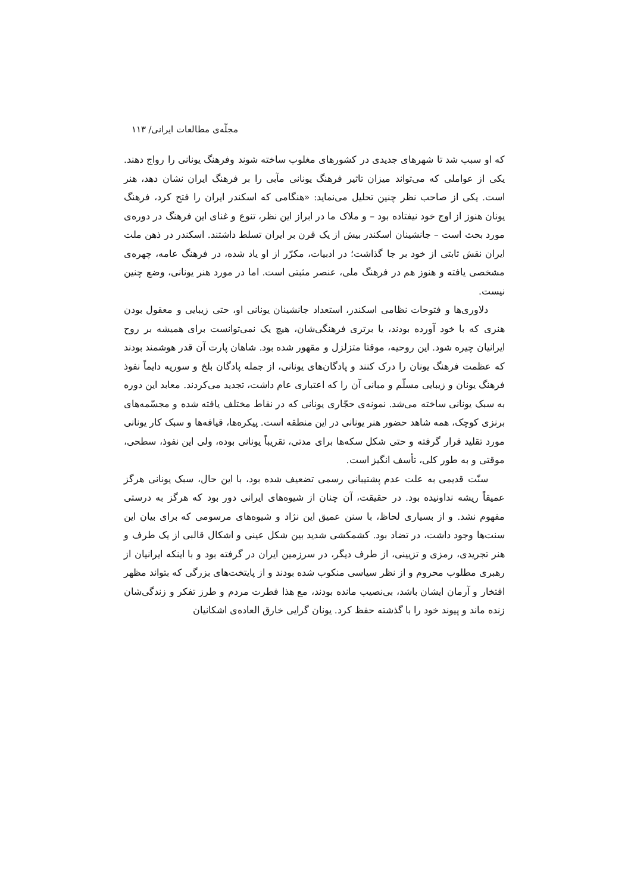مجلّه‌ی مطالعات ایرانی/ ۱۱۳
که او سبب شد تا شهرهای جدیدی در کشورهای مغلوب ساخته شوند وفرهنگ یونانی را رواج دهند. یکی از عواملی که می‌تواند میزان تاثیر فرهنگ یونانی مآبی را بر فرهنگ ایران نشان دهد، هنر است. یکی از صاحب نظر چنین تحلیل می‌نماید: «هنگامی که اسکندر ایران را فتح کرد، فرهنگ یونان هنوز از اوج خود نیفتاده بود – و ملاک ما در ابراز این نظر، تنوع و غنای این فرهنگ در دوره‌ی مورد بحث است – جانشینان اسکندر بیش از یک قرن بر ایران تسلط داشتند. اسکندر در ذهن ملت ایران نقش ثابتی از خود بر جا گذاشت؛ در ادبیات، مکرّر از او یاد شده، در فرهنگ عامه، چهره‌ی مشخصی یافته و هنوز هم در فرهنگ ملی، عنصر مثبتی است. اما در مورد هنر یونانی، وضع چنین نیست.
دلاوری‌ها و فتوحات نظامی اسکندر، استعداد جانشینان یونانی او، حتی زیبایی و معقول بودن هنری که با خود آورده بودند، یا برتری فرهنگی‌شان، هیچ یک نمی‌توانست برای همیشه بر روح ایرانیان چیره شود. این روحیه، موقتا متزلزل و مقهور شده بود. شاهان پارت آن قدر هوشمند بودند که عظمت فرهنگ یونان را درک کنند و پادگان‌های یونانی، از جمله پادگان بلخ و سوریه دایماً نفوذ فرهنگ یونان و زیبایی مسلّم و مبانی آن را که اعتباری عام داشت، تجدید می‌کردند. معابد این دوره به سبک یونانی ساخته می‌شد. نمونه‌ی حجّاری یونانی که در نقاط مختلف یافته شده و مجسّمه‌های برنزی کوچک، همه شاهد حضور هنر یونانی در این منطقه است. پیکره‌ها، قیافه‌ها و سبک کار یونانی مورد تقلید قرار گرفته و حتی شکل سکه‌ها برای مدتی، تقریباً یونانی بوده، ولی این نفوذ، سطحی، موقتی و به طور کلی، تأسف انگیز است.
سنّت قدیمی به علت عدم پشتیبانی رسمی تضعیف شده بود، با این حال، سبک یونانی هرگز عمیقاً ریشه نداونیده بود. در حقیقت، آن چنان از شیوه‌های ایرانی دور بود که هرگز به درستی مفهوم نشد. و از بسیاری لحاظ، با سنن عمیق این نژاد و شیوه‌های مرسومی که برای بیان این سنت‌ها وجود داشت، در تضاد بود. کشمکشی شدید بین شکل عینی و اشکال قالبی از یک طرف و هنر تجریدی، رمزی و تزیینی، از طرف دیگر، در سرزمین ایران در گرفته بود و با اینکه ایرانیان از رهبری مطلوب محروم و از نظر سیاسی منکوب شده بودند و از پایتخت‌های بزرگی که بتواند مظهر افتخار و آرمان ایشان باشد، بی‌نصیب مانده بودند، مع هذا فطرت مردم و طرز تفکر و زندگی‌شان زنده ماند و پیوند خود را با گذشته حفظ کرد. یونان گرایی خارق العاده‌ی اشکانیان